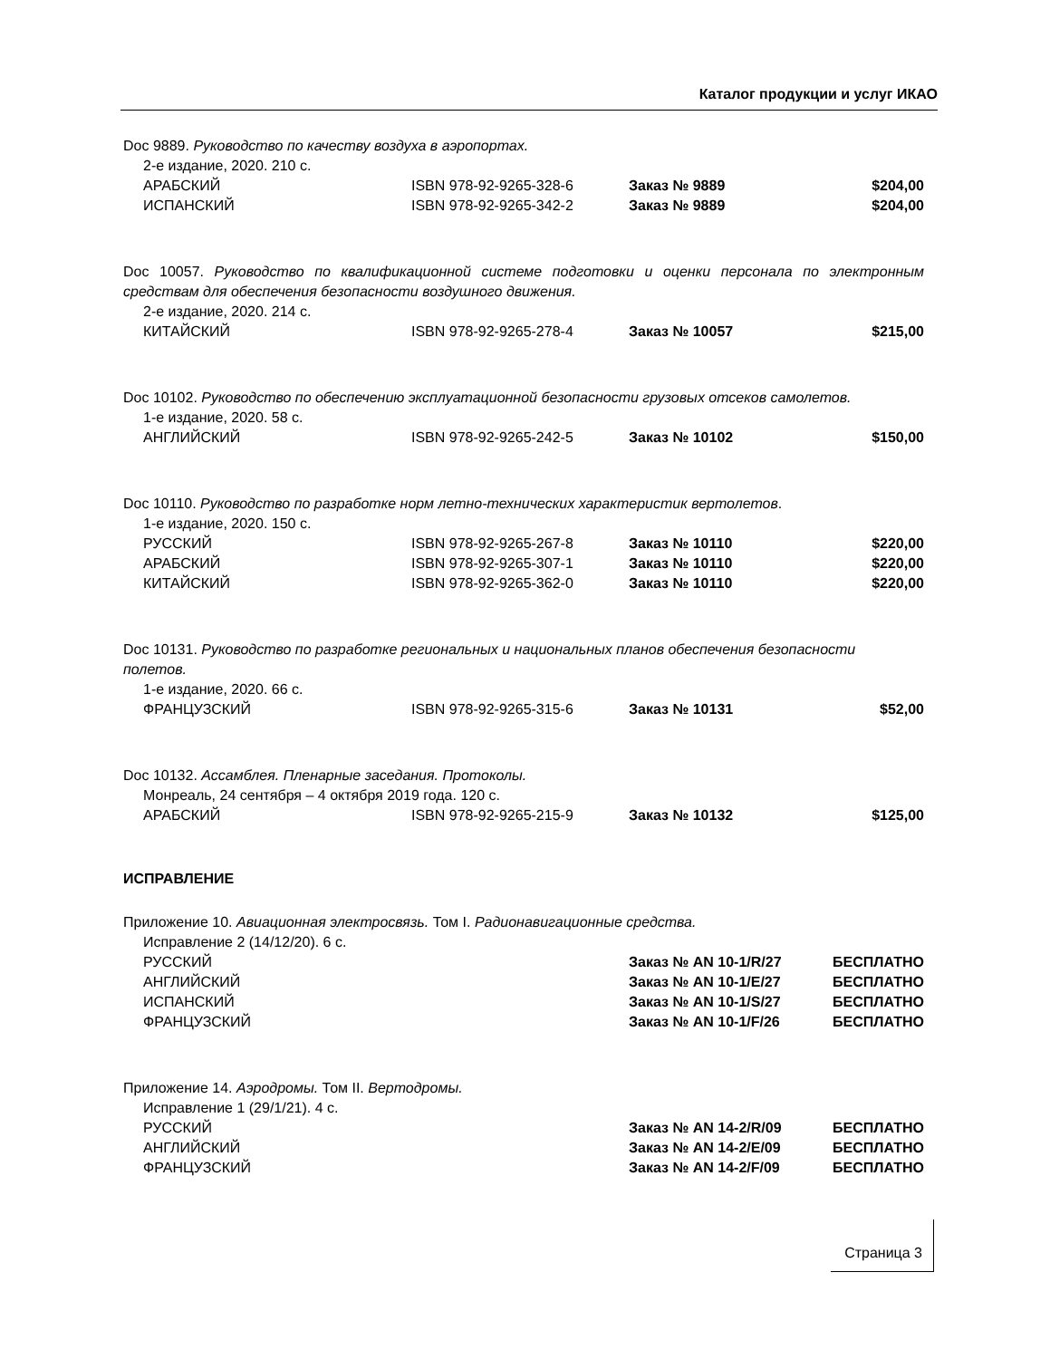Каталог продукции и услуг ИКАО
Doc 9889. Руководство по качеству воздуха в аэропортах.
2-е издание, 2020. 210 с.
| АРАБСКИЙ | ISBN 978-92-9265-328-6 | Заказ № 9889 | $204,00 |
| ИСПАНСКИЙ | ISBN 978-92-9265-342-2 | Заказ № 9889 | $204,00 |
Doc 10057. Руководство по квалификационной системе подготовки и оценки персонала по электронным средствам для обеспечения безопасности воздушного движения.
2-е издание, 2020. 214 с.
| КИТАЙСКИЙ | ISBN 978-92-9265-278-4 | Заказ № 10057 | $215,00 |
Doc 10102. Руководство по обеспечению эксплуатационной безопасности грузовых отсеков самолетов.
1-е издание, 2020. 58 с.
| АНГЛИЙСКИЙ | ISBN 978-92-9265-242-5 | Заказ № 10102 | $150,00 |
Doc 10110. Руководство по разработке норм летно-технических характеристик вертолетов.
1-е издание, 2020. 150 с.
| РУССКИЙ | ISBN 978-92-9265-267-8 | Заказ № 10110 | $220,00 |
| АРАБСКИЙ | ISBN 978-92-9265-307-1 | Заказ № 10110 | $220,00 |
| КИТАЙСКИЙ | ISBN 978-92-9265-362-0 | Заказ № 10110 | $220,00 |
Doc 10131. Руководство по разработке региональных и национальных планов обеспечения безопасности
полетов.
1-е издание, 2020. 66 с.
| ФРАНЦУЗСКИЙ | ISBN 978-92-9265-315-6 | Заказ № 10131 | $52,00 |
Doc 10132. Ассамблея. Пленарные заседания. Протоколы.
Монреаль, 24 сентября – 4 октября 2019 года. 120 с.
| АРАБСКИЙ | ISBN 978-92-9265-215-9 | Заказ № 10132 | $125,00 |
ИСПРАВЛЕНИЕ
Приложение 10. Авиационная электросвязь. Том I. Радионавигационные средства.
Исправление 2 (14/12/20). 6 с.
| РУССКИЙ | | Заказ № AN 10-1/R/27 | БЕСПЛАТНО |
| АНГЛИЙСКИЙ | | Заказ № AN 10-1/E/27 | БЕСПЛАТНО |
| ИСПАНСКИЙ | | Заказ № AN 10-1/S/27 | БЕСПЛАТНО |
| ФРАНЦУЗСКИЙ | | Заказ № AN 10-1/F/26 | БЕСПЛАТНО |
Приложение 14. Аэродромы. Том II. Вертодромы.
Исправление 1 (29/1/21). 4 с.
| РУССКИЙ | | Заказ № AN 14-2/R/09 | БЕСПЛАТНО |
| АНГЛИЙСКИЙ | | Заказ № AN 14-2/E/09 | БЕСПЛАТНО |
| ФРАНЦУЗСКИЙ | | Заказ № AN 14-2/F/09 | БЕСПЛАТНО |
Страница 3